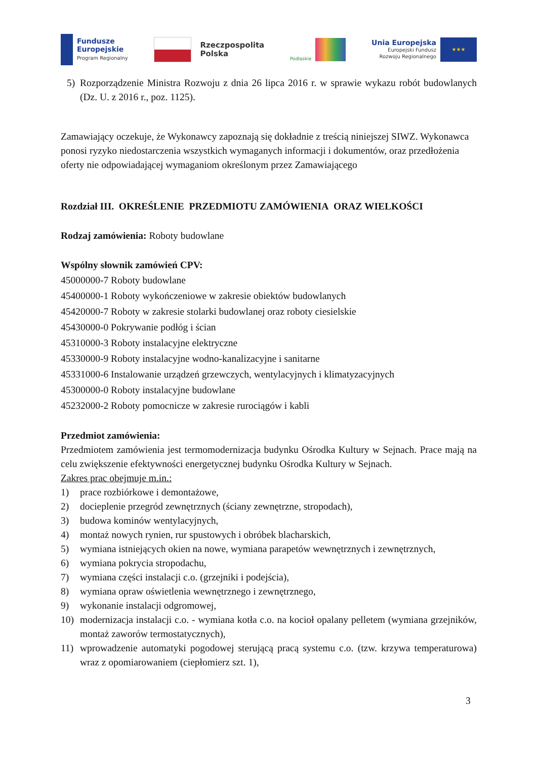Fundusze
Europejskie
Program Regionalny
Rzeczpospolita
Polska
Podlaskie
Unia Europejska
Europejski Fundusz
Rozwoju Regionalnego
★★★
5) Rozporządzenie Ministra Rozwoju z dnia 26 lipca 2016 r. w sprawie wykazu robót budowlanych (Dz. U. z 2016 r., poz. 1125).
Zamawiający oczekuje, że Wykonawcy zapoznają się dokładnie z treścią niniejszej SIWZ. Wykonawca ponosi ryzyko niedostarczenia wszystkich wymaganych informacji i dokumentów, oraz przedłożenia oferty nie odpowiadającej wymaganiom określonym przez Zamawiającego
Rozdział III. OKREŚLENIE PRZEDMIOTU ZAMÓWIENIA ORAZ WIELKOŚCI
Rodzaj zamówienia: Roboty budowlane
Wspólny słownik zamówień CPV:
45000000-7 Roboty budowlane
45400000-1 Roboty wykończeniowe w zakresie obiektów budowlanych
45420000-7 Roboty w zakresie stolarki budowlanej oraz roboty ciesielskie
45430000-0 Pokrywanie podłóg i ścian
45310000-3 Roboty instalacyjne elektryczne
45330000-9 Roboty instalacyjne wodno-kanalizacyjne i sanitarne
45331000-6 Instalowanie urządzeń grzewczych, wentylacyjnych i klimatyzacyjnych
45300000-0 Roboty instalacyjne budowlane
45232000-2 Roboty pomocnicze w zakresie rurociągów i kabli
Przedmiot zamówienia:
Przedmiotem zamówienia jest termomodernizacja budynku Ośrodka Kultury w Sejnach. Prace mają na celu zwiększenie efektywności energetycznej budynku Ośrodka Kultury w Sejnach.
Zakres prac obejmuje m.in.:
1) prace rozbiórkowe i demontażowe,
2) docieplenie przegród zewnętrznych (ściany zewnętrzne, stropodach),
3) budowa kominów wentylacyjnych,
4) montaż nowych rynien, rur spustowych i obróbek blacharskich,
5) wymiana istniejących okien na nowe, wymiana parapetów wewnętrznych i zewnętrznych,
6) wymiana pokrycia stropodachu,
7) wymiana części instalacji c.o. (grzejniki i podejścia),
8) wymiana opraw oświetlenia wewnętrznego i zewnętrznego,
9) wykonanie instalacji odgromowej,
10) modernizacja instalacji c.o. - wymiana kotła c.o. na kocioł opalany pelletem (wymiana grzejników, montaż zaworów termostatycznych),
11) wprowadzenie automatyki pogodowej sterującą pracą systemu c.o. (tzw. krzywa temperaturowa) wraz z opomiarowaniem (ciepłomierz szt. 1),
3